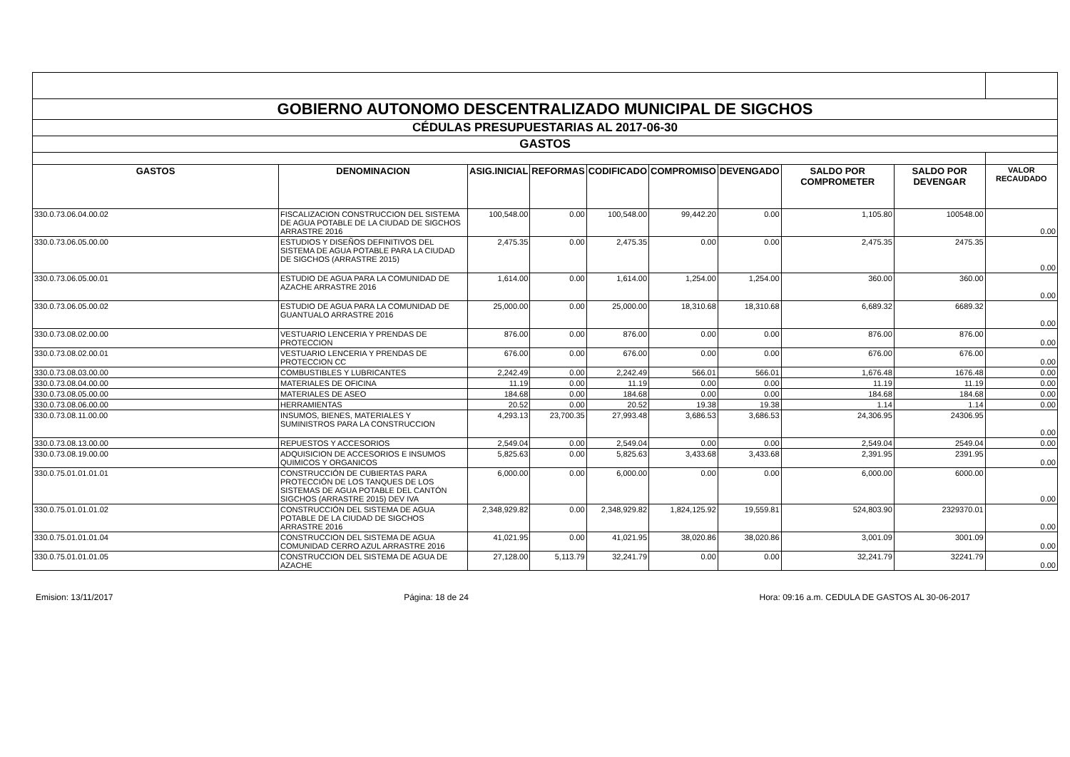| GOBIERNO AUTONOMO DESCENTRALIZADO MUNICIPAL DE SIGCHOS | | | | | | | | | |
| CÉDULAS PRESUPUESTARIAS AL 2017-06-30 | | | | | | | | | |
| GASTOS | | | | | | | | | |
| GASTOS | DENOMINACION | ASIG.INICIAL | REFORMAS | CODIFICADO | COMPROMISO | DEVENGADO | SALDO POR COMPROMETER | SALDO POR DEVENGAR | VALOR RECAUDADO |
| 330.0.73.06.04.00.02 | FISCALIZACION CONSTRUCCION DEL SISTEMA DE AGUA POTABLE DE LA CIUDAD DE SIGCHOS ARRASTRE 2016 | 100,548.00 | 0.00 | 100,548.00 | 99,442.20 | 0.00 | 1,105.80 | 100548.00 | 0.00 |
| 330.0.73.06.05.00.00 | ESTUDIOS Y DISEÑOS DEFINITIVOS DEL SISTEMA DE AGUA POTABLE PARA LA CIUDAD DE SIGCHOS (ARRASTRE 2015) | 2,475.35 | 0.00 | 2,475.35 | 0.00 | 0.00 | 2,475.35 | 2475.35 | 0.00 |
| 330.0.73.06.05.00.01 | ESTUDIO DE AGUA PARA LA COMUNIDAD DE AZACHE ARRASTRE 2016 | 1,614.00 | 0.00 | 1,614.00 | 1,254.00 | 1,254.00 | 360.00 | 360.00 | 0.00 |
| 330.0.73.06.05.00.02 | ESTUDIO DE AGUA PARA LA COMUNIDAD DE GUANTUALO ARRASTRE 2016 | 25,000.00 | 0.00 | 25,000.00 | 18,310.68 | 18,310.68 | 6,689.32 | 6689.32 | 0.00 |
| 330.0.73.08.02.00.00 | VESTUARIO LENCERIA Y PRENDAS DE PROTECCION | 876.00 | 0.00 | 876.00 | 0.00 | 0.00 | 876.00 | 876.00 | 0.00 |
| 330.0.73.08.02.00.01 | VESTUARIO LENCERIA Y PRENDAS DE PROTECCION CC | 676.00 | 0.00 | 676.00 | 0.00 | 0.00 | 676.00 | 676.00 | 0.00 |
| 330.0.73.08.03.00.00 | COMBUSTIBLES Y LUBRICANTES | 2,242.49 | 0.00 | 2,242.49 | 566.01 | 566.01 | 1,676.48 | 1676.48 | 0.00 |
| 330.0.73.08.04.00.00 | MATERIALES DE OFICINA | 11.19 | 0.00 | 11.19 | 0.00 | 0.00 | 11.19 | 11.19 | 0.00 |
| 330.0.73.08.05.00.00 | MATERIALES DE ASEO | 184.68 | 0.00 | 184.68 | 0.00 | 0.00 | 184.68 | 184.68 | 0.00 |
| 330.0.73.08.06.00.00 | HERRAMIENTAS | 20.52 | 0.00 | 20.52 | 19.38 | 19.38 | 1.14 | 1.14 | 0.00 |
| 330.0.73.08.11.00.00 | INSUMOS, BIENES, MATERIALES Y SUMINISTROS PARA LA CONSTRUCCION | 4,293.13 | 23,700.35 | 27,993.48 | 3,686.53 | 3,686.53 | 24,306.95 | 24306.95 | 0.00 |
| 330.0.73.08.13.00.00 | REPUESTOS Y ACCESORIOS | 2,549.04 | 0.00 | 2,549.04 | 0.00 | 0.00 | 2,549.04 | 2549.04 | 0.00 |
| 330.0.73.08.19.00.00 | ADQUISICION DE ACCESORIOS E INSUMOS QUIMICOS Y ORGANICOS | 5,825.63 | 0.00 | 5,825.63 | 3,433.68 | 3,433.68 | 2,391.95 | 2391.95 | 0.00 |
| 330.0.75.01.01.01.01 | CONSTRUCCIÓN DE CUBIERTAS PARA PROTECCIÓN DE LOS TANQUES DE LOS SISTEMAS DE AGUA POTABLE DEL CANTÓN SIGCHOS (ARRASTRE 2015) DEV IVA | 6,000.00 | 0.00 | 6,000.00 | 0.00 | 0.00 | 6,000.00 | 6000.00 | 0.00 |
| 330.0.75.01.01.01.02 | CONSTRUCCIÓN DEL SISTEMA DE AGUA POTABLE DE LA CIUDAD DE SIGCHOS ARRASTRE 2016 | 2,348,929.82 | 0.00 | 2,348,929.82 | 1,824,125.92 | 19,559.81 | 524,803.90 | 2329370.01 | 0.00 |
| 330.0.75.01.01.01.04 | CONSTRUCCION DEL SISTEMA DE AGUA COMUNIDAD CERRO AZUL ARRASTRE 2016 | 41,021.95 | 0.00 | 41,021.95 | 38,020.86 | 38,020.86 | 3,001.09 | 3001.09 | 0.00 |
| 330.0.75.01.01.01.05 | CONSTRUCCION DEL SISTEMA DE AGUA DE AZACHE | 27,128.00 | 5,113.79 | 32,241.79 | 0.00 | 0.00 | 32,241.79 | 32241.79 | 0.00 |
Emision: 13/11/2017 Página: 18 de 24 Hora: 09:16 a.m. CEDULA DE GASTOS AL 30-06-2017